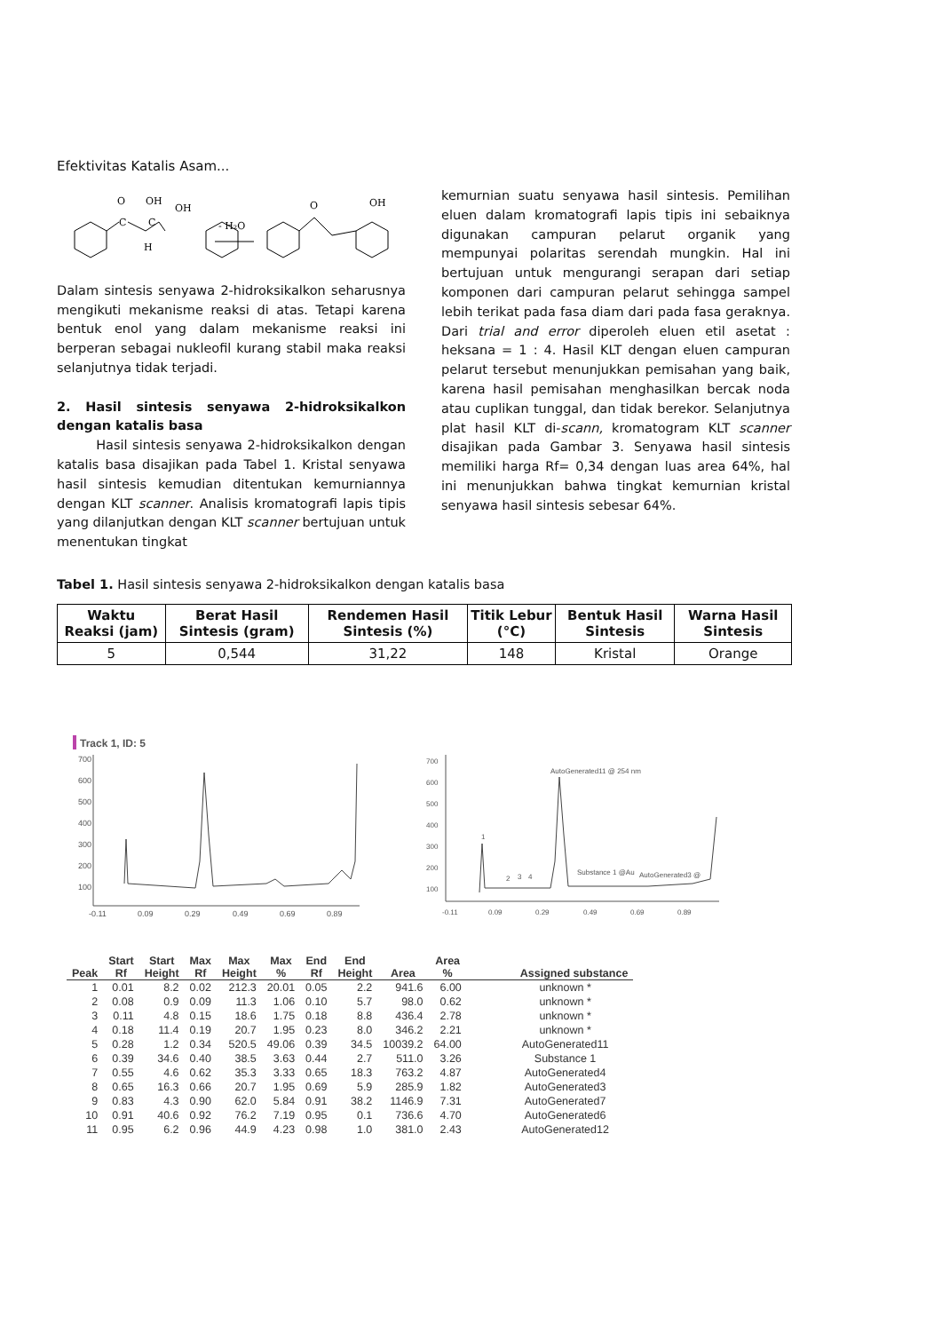Efektivitas Katalis Asam...
O
OH
OH
C
C
H
- H₂O
O
OH
Dalam sintesis senyawa 2-hidroksikalkon seharusnya mengikuti mekanisme reaksi di atas. Tetapi karena bentuk enol yang dalam mekanisme reaksi ini berperan sebagai nukleofil kurang stabil maka reaksi selanjutnya tidak terjadi.
2. Hasil sintesis senyawa 2-hidroksikalkon dengan katalis basa
Hasil sintesis senyawa 2-hidroksikalkon dengan katalis basa disajikan pada Tabel 1. Kristal senyawa hasil sintesis kemudian ditentukan kemurniannya dengan KLT scanner. Analisis kromatografi lapis tipis yang dilanjutkan dengan KLT scanner bertujuan untuk menentukan tingkat
kemurnian suatu senyawa hasil sintesis. Pemilihan eluen dalam kromatografi lapis tipis ini sebaiknya digunakan campuran pelarut organik yang mempunyai polaritas serendah mungkin. Hal ini bertujuan untuk mengurangi serapan dari setiap komponen dari campuran pelarut sehingga sampel lebih terikat pada fasa diam dari pada fasa geraknya. Dari trial and error diperoleh eluen etil asetat : heksana = 1 : 4. Hasil KLT dengan eluen campuran pelarut tersebut menunjukkan pemisahan yang baik, karena hasil pemisahan menghasilkan bercak noda atau cuplikan tunggal, dan tidak berekor. Selanjutnya plat hasil KLT di-scann, kromatogram KLT scanner disajikan pada Gambar 3. Senyawa hasil sintesis memiliki harga Rf= 0,34 dengan luas area 64%, hal ini menunjukkan bahwa tingkat kemurnian kristal senyawa hasil sintesis sebesar 64%.
Tabel 1. Hasil sintesis senyawa 2-hidroksikalkon dengan katalis basa
| Waktu Reaksi (jam) | Berat Hasil Sintesis (gram) | Rendemen Hasil Sintesis (%) | Titik Lebur (°C) | Bentuk Hasil Sintesis | Warna Hasil Sintesis |
| --- | --- | --- | --- | --- | --- |
| 5 | 0,544 | 31,22 | 148 | Kristal | Orange |
Track 1, ID: 5
700
600
500
400
300
200
100
-0.11
0.09
0.29
0.49
0.69
0.89
700
600
500
400
300
200
100
AutoGenerated11 @ 254 nm
1
2
3
4
Substance 1 @Au
AutoGenerated3 @
-0.11
0.09
0.29
0.49
0.69
0.89
| Peak | Start Rf | Start Height | Max Rf | Max Height | Max % | End Rf | End Height | Area | Area % | Assigned substance |
| --- | --- | --- | --- | --- | --- | --- | --- | --- | --- | --- |
| 1 | 0.01 | 8.2 | 0.02 | 212.3 | 20.01 | 0.05 | 2.2 | 941.6 | 6.00 | unknown * |
| 2 | 0.08 | 0.9 | 0.09 | 11.3 | 1.06 | 0.10 | 5.7 | 98.0 | 0.62 | unknown * |
| 3 | 0.11 | 4.8 | 0.15 | 18.6 | 1.75 | 0.18 | 8.8 | 436.4 | 2.78 | unknown * |
| 4 | 0.18 | 11.4 | 0.19 | 20.7 | 1.95 | 0.23 | 8.0 | 346.2 | 2.21 | unknown * |
| 5 | 0.28 | 1.2 | 0.34 | 520.5 | 49.06 | 0.39 | 34.5 | 10039.2 | 64.00 | AutoGenerated11 |
| 6 | 0.39 | 34.6 | 0.40 | 38.5 | 3.63 | 0.44 | 2.7 | 511.0 | 3.26 | Substance 1 |
| 7 | 0.55 | 4.6 | 0.62 | 35.3 | 3.33 | 0.65 | 18.3 | 763.2 | 4.87 | AutoGenerated4 |
| 8 | 0.65 | 16.3 | 0.66 | 20.7 | 1.95 | 0.69 | 5.9 | 285.9 | 1.82 | AutoGenerated3 |
| 9 | 0.83 | 4.3 | 0.90 | 62.0 | 5.84 | 0.91 | 38.2 | 1146.9 | 7.31 | AutoGenerated7 |
| 10 | 0.91 | 40.6 | 0.92 | 76.2 | 7.19 | 0.95 | 0.1 | 736.6 | 4.70 | AutoGenerated6 |
| 11 | 0.95 | 6.2 | 0.96 | 44.9 | 4.23 | 0.98 | 1.0 | 381.0 | 2.43 | AutoGenerated12 |